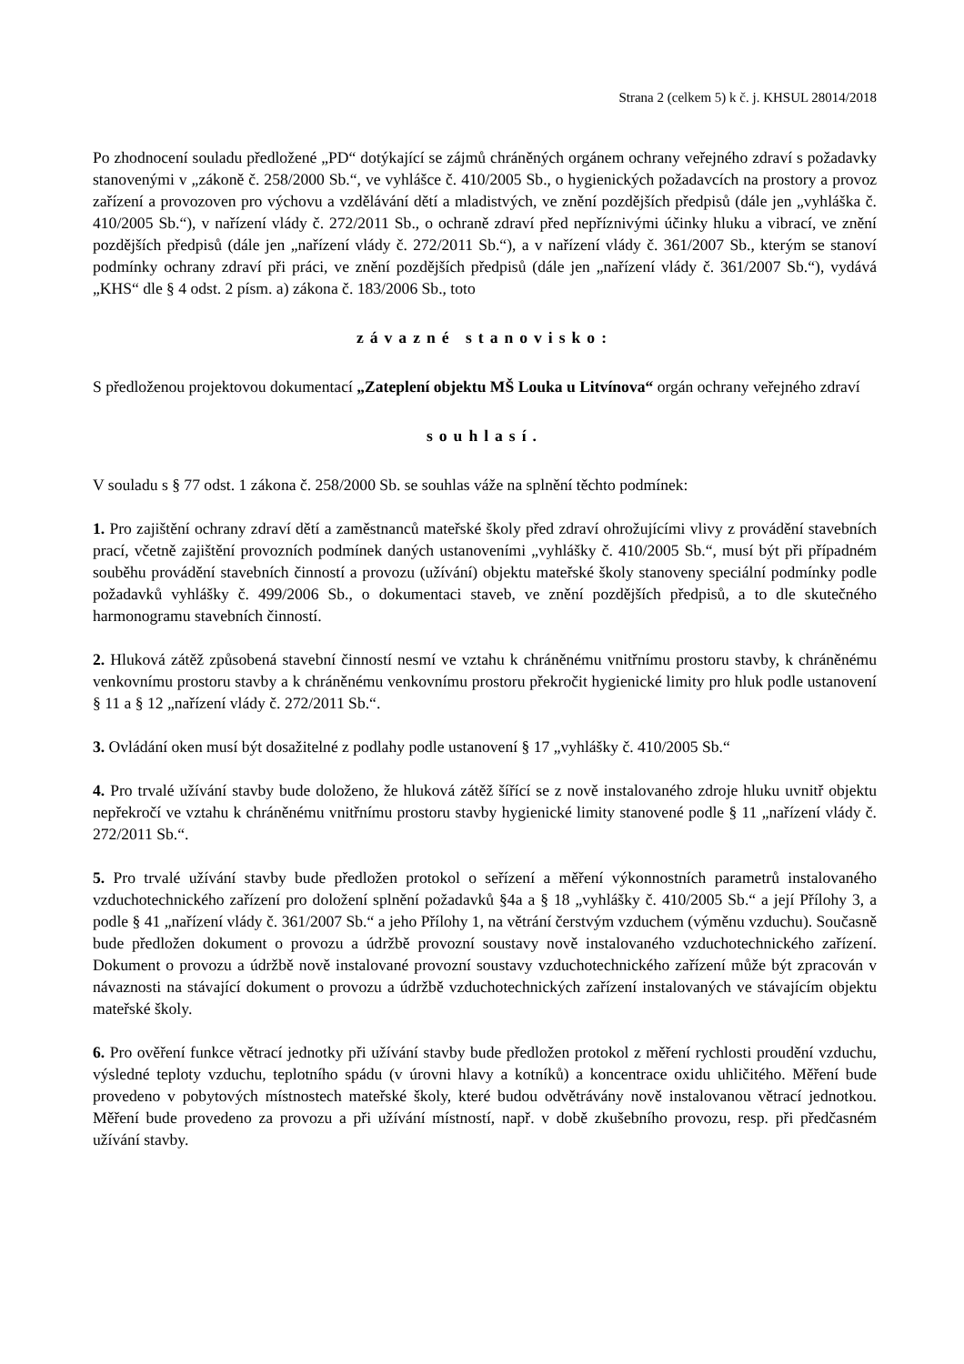Strana 2 (celkem 5) k č. j. KHSUL 28014/2018
Po zhodnocení souladu předložené „PD“ dotýkající se zájmů chráněných orgánem ochrany veřejného zdraví s požadavky stanovenými v „zákoně č. 258/2000 Sb.“, ve vyhlášce č. 410/2005 Sb., o hygienických požadavcích na prostory a provoz zařízení a provozoven pro výchovu a vzdělávání dětí a mladistvých, ve znění pozdějších předpisů (dále jen „vyhláška č. 410/2005 Sb.“), v nařízení vlády č. 272/2011 Sb., o ochraně zdraví před nepříznivými účinky hluku a vibrací, ve znění pozdějších předpisů (dále jen „nařízení vlády č. 272/2011 Sb.“), a v nařízení vlády č. 361/2007 Sb., kterým se stanoví podmínky ochrany zdraví při práci, ve znění pozdějších předpisů (dále jen „nařízení vlády č. 361/2007 Sb.“), vydává „KHS“ dle § 4 odst. 2 písm. a) zákona č. 183/2006 Sb., toto
závazné stanovisko:
S předloženou projektovou dokumentací „Zateplení objektu MŠ Louka u Litvínova“ orgán ochrany veřejného zdraví
souhlasí.
V souladu s § 77 odst. 1 zákona č. 258/2000 Sb. se souhlas váže na splnění těchto podmínek:
1. Pro zajištění ochrany zdraví dětí a zaměstnanců mateřské školy před zdraví ohrožujícími vlivy z provádění stavebních prací, včetně zajištění provozních podmínek daných ustanoveními „vyhlášky č. 410/2005 Sb.“, musí být při případném souběhu provádění stavebních činností a provozu (užívání) objektu mateřské školy stanoveny speciální podmínky podle požadavků vyhlášky č. 499/2006 Sb., o dokumentaci staveb, ve znění pozdějších předpisů, a to dle skutečného harmonogramu stavebních činností.
2. Hluková zátěž způsobená stavební činností nesmí ve vztahu k chráněnému vnitřnímu prostoru stavby, k chráněnému venkovnímu prostoru stavby a k chráněnému venkovnímu prostoru překročit hygienické limity pro hluk podle ustanovení § 11 a § 12 „nařízení vlády č. 272/2011 Sb.“.
3. Ovládání oken musí být dosažitelné z podlahy podle ustanovení § 17 „vyhlášky č. 410/2005 Sb.“
4. Pro trvalé užívání stavby bude doloženo, že hluková zátěž šířící se z nově instalovaného zdroje hluku uvnitř objektu nepřekročí ve vztahu k chráněnému vnitřnímu prostoru stavby hygienické limity stanovené podle § 11 „nařízení vlády č. 272/2011 Sb.“.
5. Pro trvalé užívání stavby bude předložen protokol o seřízení a měření výkonnostních parametrů instalovaného vzduchotechnického zařízení pro doložení splnění požadavků §4a a § 18 „vyhlášky č. 410/2005 Sb.“ a její Přílohy 3, a podle § 41 „nařízení vlády č. 361/2007 Sb.“ a jeho Přílohy 1, na větrání čerstvým vzduchem (výměnu vzduchu). Současně bude předložen dokument o provozu a údržbě provozní soustavy nově instalovaného vzduchotechnického zařízení. Dokument o provozu a údržbě nově instalované provozní soustavy vzduchotechnického zařízení může být zpracován v návaznosti na stávající dokument o provozu a údržbě vzduchotechnických zařízení instalovaných ve stávajícím objektu mateřské školy.
6. Pro ověření funkce větrací jednotky při užívání stavby bude předložen protokol z měření rychlosti proudění vzduchu, výsledné teploty vzduchu, teplotního spádu (v úrovni hlavy a kotníků) a koncentrace oxidu uhličitého. Měření bude provedeno v pobytových místnostech mateřské školy, které budou odvětrávány nově instalovanou větrací jednotkou. Měření bude provedeno za provozu a při užívání místností, např. v době zkušebního provozu, resp. při předčasném užívání stavby.